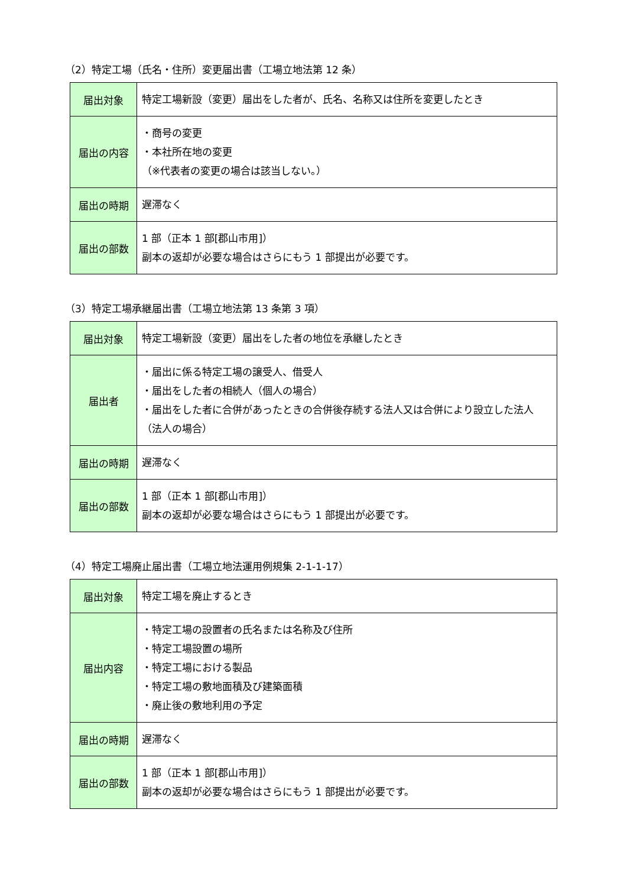（2）特定工場（氏名・住所）変更届出書（工場立地法第 12 条）
| 届出対象 | 特定工場新設（変更）届出をした者が、氏名、名称又は住所を変更したとき |
| 届出の内容 | ・商号の変更 ・本社所在地の変更 （※代表者の変更の場合は該当しない。） |
| 届出の時期 | 遅滞なく |
| 届出の部数 | 1 部（正本 1 部[郡山市用]） 副本の返却が必要な場合はさらにもう 1 部提出が必要です。 |
（3）特定工場承継届出書（工場立地法第 13 条第 3 項）
| 届出対象 | 特定工場新設（変更）届出をした者の地位を承継したとき |
| 届出者 | ・届出に係る特定工場の譲受人、借受人 ・届出をした者の相続人（個人の場合） ・届出をした者に合併があったときの合併後存続する法人又は合併により設立した法人（法人の場合） |
| 届出の時期 | 遅滞なく |
| 届出の部数 | 1 部（正本 1 部[郡山市用]） 副本の返却が必要な場合はさらにもう 1 部提出が必要です。 |
（4）特定工場廃止届出書（工場立地法運用例規集 2-1-1-17）
| 届出対象 | 特定工場を廃止するとき |
| 届出内容 | ・特定工場の設置者の氏名または名称及び住所 ・特定工場設置の場所 ・特定工場における製品 ・特定工場の敷地面積及び建築面積 ・廃止後の敷地利用の予定 |
| 届出の時期 | 遅滞なく |
| 届出の部数 | 1 部（正本 1 部[郡山市用]） 副本の返却が必要な場合はさらにもう 1 部提出が必要です。 |